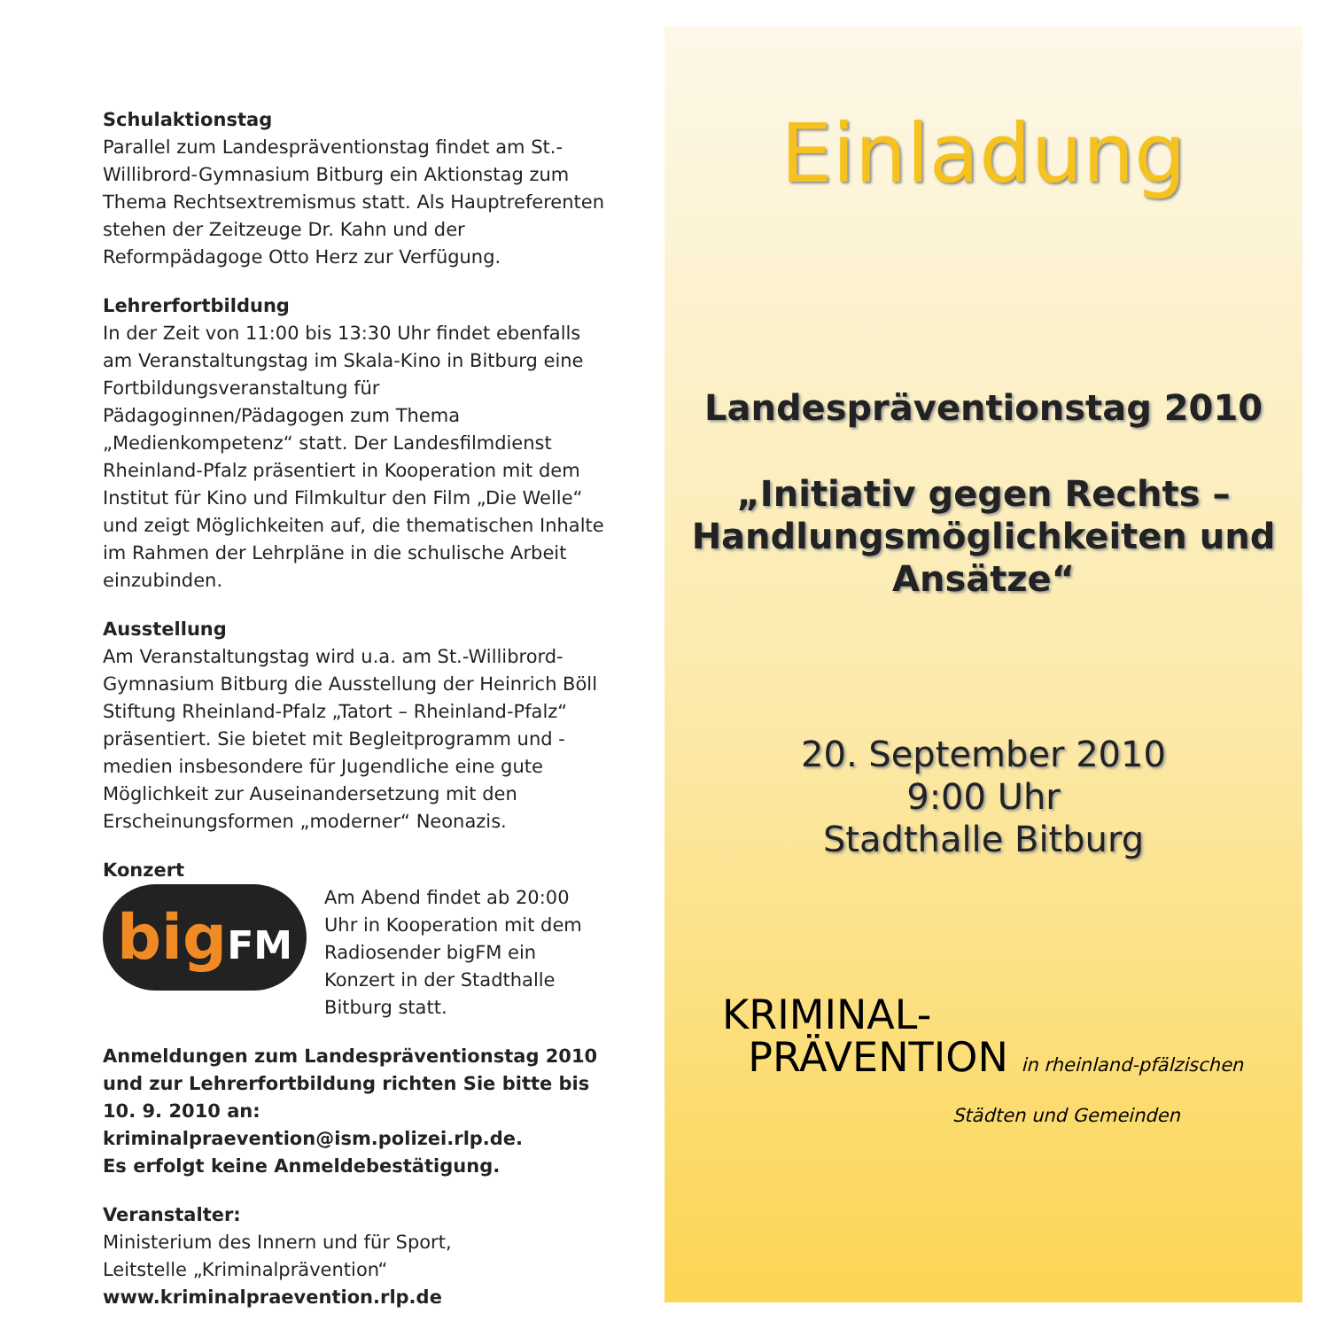Schulaktionstag
Parallel zum Landespräventionstag findet am St.-Willibrord-Gymnasium Bitburg ein Aktionstag zum Thema Rechtsextremismus statt. Als Hauptreferenten stehen der Zeitzeuge Dr. Kahn und der Reformpädagoge Otto Herz zur Verfügung.
Lehrerfortbildung
In der Zeit von 11:00 bis 13:30 Uhr findet ebenfalls am Veranstaltungstag im Skala-Kino in Bitburg eine Fortbildungsveranstaltung für Pädagoginnen/Pädagogen zum Thema „Medienkompetenz“ statt. Der Landesfilmdienst Rheinland-Pfalz präsentiert in Kooperation mit dem Institut für Kino und Filmkultur den Film „Die Welle“ und zeigt Möglichkeiten auf, die thematischen Inhalte im Rahmen der Lehrpläne in die schulische Arbeit einzubinden.
Ausstellung
Am Veranstaltungstag wird u.a. am St.-Willibrord-Gymnasium Bitburg die Ausstellung der Heinrich Böll Stiftung Rheinland-Pfalz „Tatort – Rheinland-Pfalz“ präsentiert. Sie bietet mit Begleitprogramm und -medien insbesondere für Jugendliche eine gute Möglichkeit zur Auseinandersetzung mit den Erscheinungsformen „moderner“ Neonazis.
Konzert
bigFM
Am Abend findet ab 20:00 Uhr in Kooperation mit dem Radiosender bigFM ein Konzert in der Stadthalle Bitburg statt.
Anmeldungen zum Landespräventionstag 2010 und zur Lehrerfortbildung richten Sie bitte bis 10. 9. 2010 an: kriminalpraevention@ism.polizei.rlp.de.
Es erfolgt keine Anmeldebestätigung.
Veranstalter:
Ministerium des Innern und für Sport,
Leitstelle „Kriminalprävention“
www.kriminalpraevention.rlp.de
Einladung
Landespräventionstag 2010
„Initiativ gegen Rechts –
Handlungsmöglichkeiten und
Ansätze“
20. September 2010
9:00 Uhr
Stadthalle Bitburg
KRIMINAL-
PRÄVENTION in rheinland-pfälzischen
Städten und Gemeinden